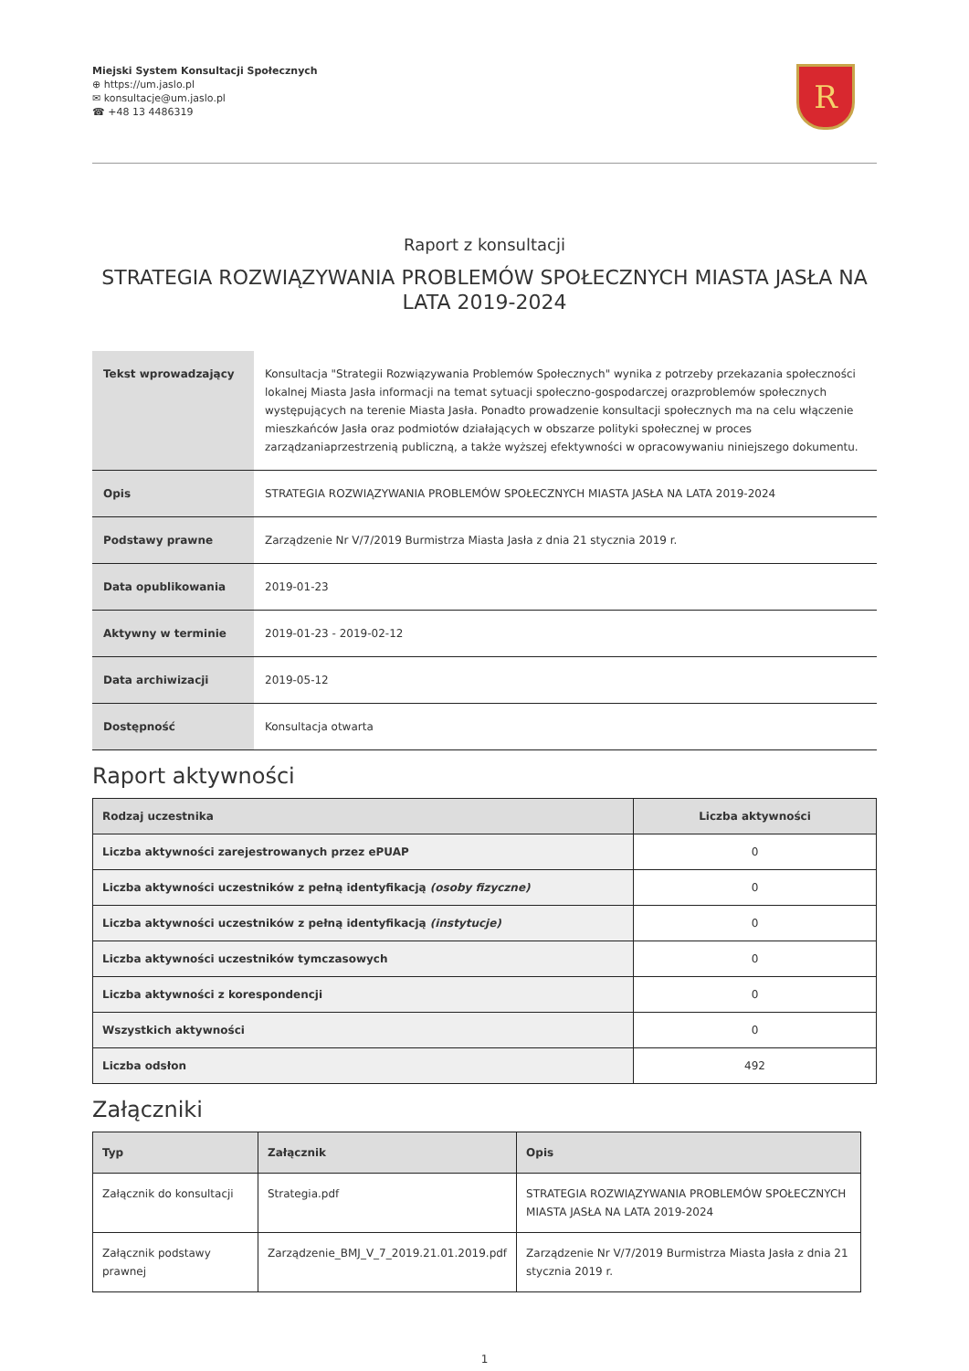Miejski System Konsultacji Społecznych
⊕ https://um.jaslo.pl
✉ konsultacje@um.jaslo.pl
☎ +48 13 4486319
R
Raport z konsultacji
STRATEGIA ROZWIĄZYWANIA PROBLEMÓW SPOŁECZNYCH MIASTA JASŁA NA LATA 2019-2024
| Tekst wprowadzający | Konsultacja "Strategii Rozwiązywania Problemów Społecznych" wynika z potrzeby przekazania społeczności lokalnej Miasta Jasła informacji na temat sytuacji społeczno-gospodarczej orazproblemów społecznych występujących na terenie Miasta Jasła. Ponadto prowadzenie konsultacji społecznych ma na celu włączenie mieszkańców Jasła oraz podmiotów działających w obszarze polityki społecznej w proces zarządzaniaprzestrzenią publiczną, a także wyższej efektywności w opracowywaniu niniejszego dokumentu. |
| Opis | STRATEGIA ROZWIĄZYWANIA PROBLEMÓW SPOŁECZNYCH MIASTA JASŁA NA LATA 2019-2024 |
| Podstawy prawne | Zarządzenie Nr V/7/2019 Burmistrza Miasta Jasła z dnia 21 stycznia 2019 r. |
| Data opublikowania | 2019-01-23 |
| Aktywny w terminie | 2019-01-23 - 2019-02-12 |
| Data archiwizacji | 2019-05-12 |
| Dostępność | Konsultacja otwarta |
Raport aktywności
| Rodzaj uczestnika | Liczba aktywności |
| --- | --- |
| Liczba aktywności zarejestrowanych przez ePUAP | 0 |
| Liczba aktywności uczestników z pełną identyfikacją (osoby fizyczne) | 0 |
| Liczba aktywności uczestników z pełną identyfikacją (instytucje) | 0 |
| Liczba aktywności uczestników tymczasowych | 0 |
| Liczba aktywności z korespondencji | 0 |
| Wszystkich aktywności | 0 |
| Liczba odsłon | 492 |
Załączniki
| Typ | Załącznik | Opis |
| --- | --- | --- |
| Załącznik do konsultacji | Strategia.pdf | STRATEGIA ROZWIĄZYWANIA PROBLEMÓW SPOŁECZNYCH MIASTA JASŁA NA LATA 2019-2024 |
| Załącznik podstawy prawnej | Zarządzenie_BMJ_V_7_2019.21.01.2019.pdf | Zarządzenie Nr V/7/2019 Burmistrza Miasta Jasła z dnia 21 stycznia 2019 r. |
1